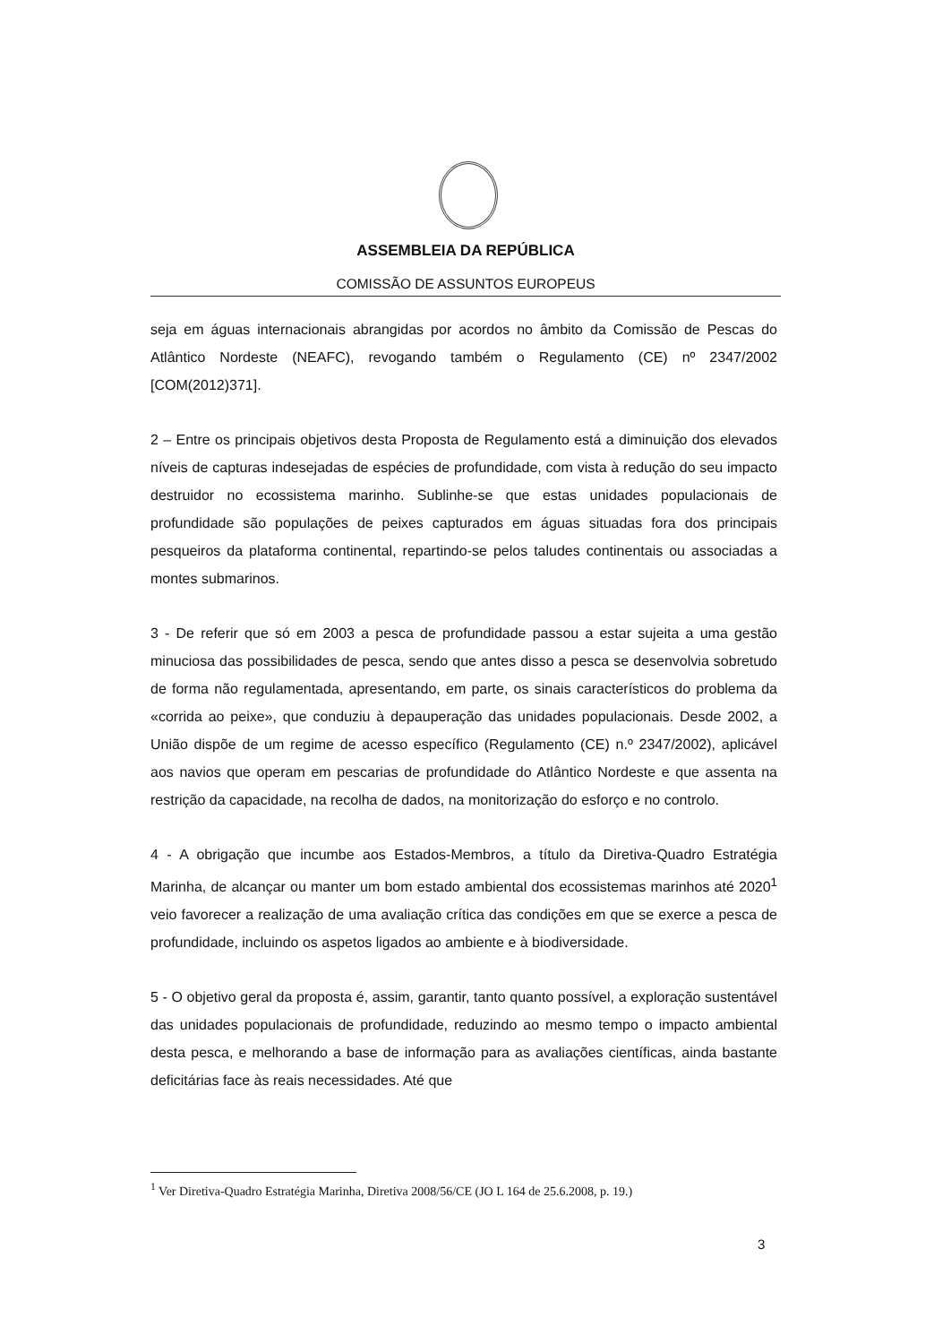ASSEMBLEIA DA REPÚBLICA
COMISSÃO DE ASSUNTOS EUROPEUS
seja em águas internacionais abrangidas por acordos no âmbito da Comissão de Pescas do Atlântico Nordeste (NEAFC), revogando também o Regulamento (CE) nº 2347/2002 [COM(2012)371].
2 – Entre os principais objetivos desta Proposta de Regulamento está a diminuição dos elevados níveis de capturas indesejadas de espécies de profundidade, com vista à redução do seu impacto destruidor no ecossistema marinho. Sublinhe-se que estas unidades populacionais de profundidade são populações de peixes capturados em águas situadas fora dos principais pesqueiros da plataforma continental, repartindo-se pelos taludes continentais ou associadas a montes submarinos.
3 - De referir que só em 2003 a pesca de profundidade passou a estar sujeita a uma gestão minuciosa das possibilidades de pesca, sendo que antes disso a pesca se desenvolvia sobretudo de forma não regulamentada, apresentando, em parte, os sinais característicos do problema da «corrida ao peixe», que conduziu à depauperação das unidades populacionais. Desde 2002, a União dispõe de um regime de acesso específico (Regulamento (CE) n.º 2347/2002), aplicável aos navios que operam em pescarias de profundidade do Atlântico Nordeste e que assenta na restrição da capacidade, na recolha de dados, na monitorização do esforço e no controlo.
4 - A obrigação que incumbe aos Estados-Membros, a título da Diretiva-Quadro Estratégia Marinha, de alcançar ou manter um bom estado ambiental dos ecossistemas marinhos até 2020<sup>1</sup> veio favorecer a realização de uma avaliação crítica das condições em que se exerce a pesca de profundidade, incluindo os aspetos ligados ao ambiente e à biodiversidade.
5 - O objetivo geral da proposta é, assim, garantir, tanto quanto possível, a exploração sustentável das unidades populacionais de profundidade, reduzindo ao mesmo tempo o impacto ambiental desta pesca, e melhorando a base de informação para as avaliações científicas, ainda bastante deficitárias face às reais necessidades. Até que
<sup>1</sup> Ver Diretiva-Quadro Estratégia Marinha, Diretiva 2008/56/CE (JO L 164 de 25.6.2008, p. 19.)
3